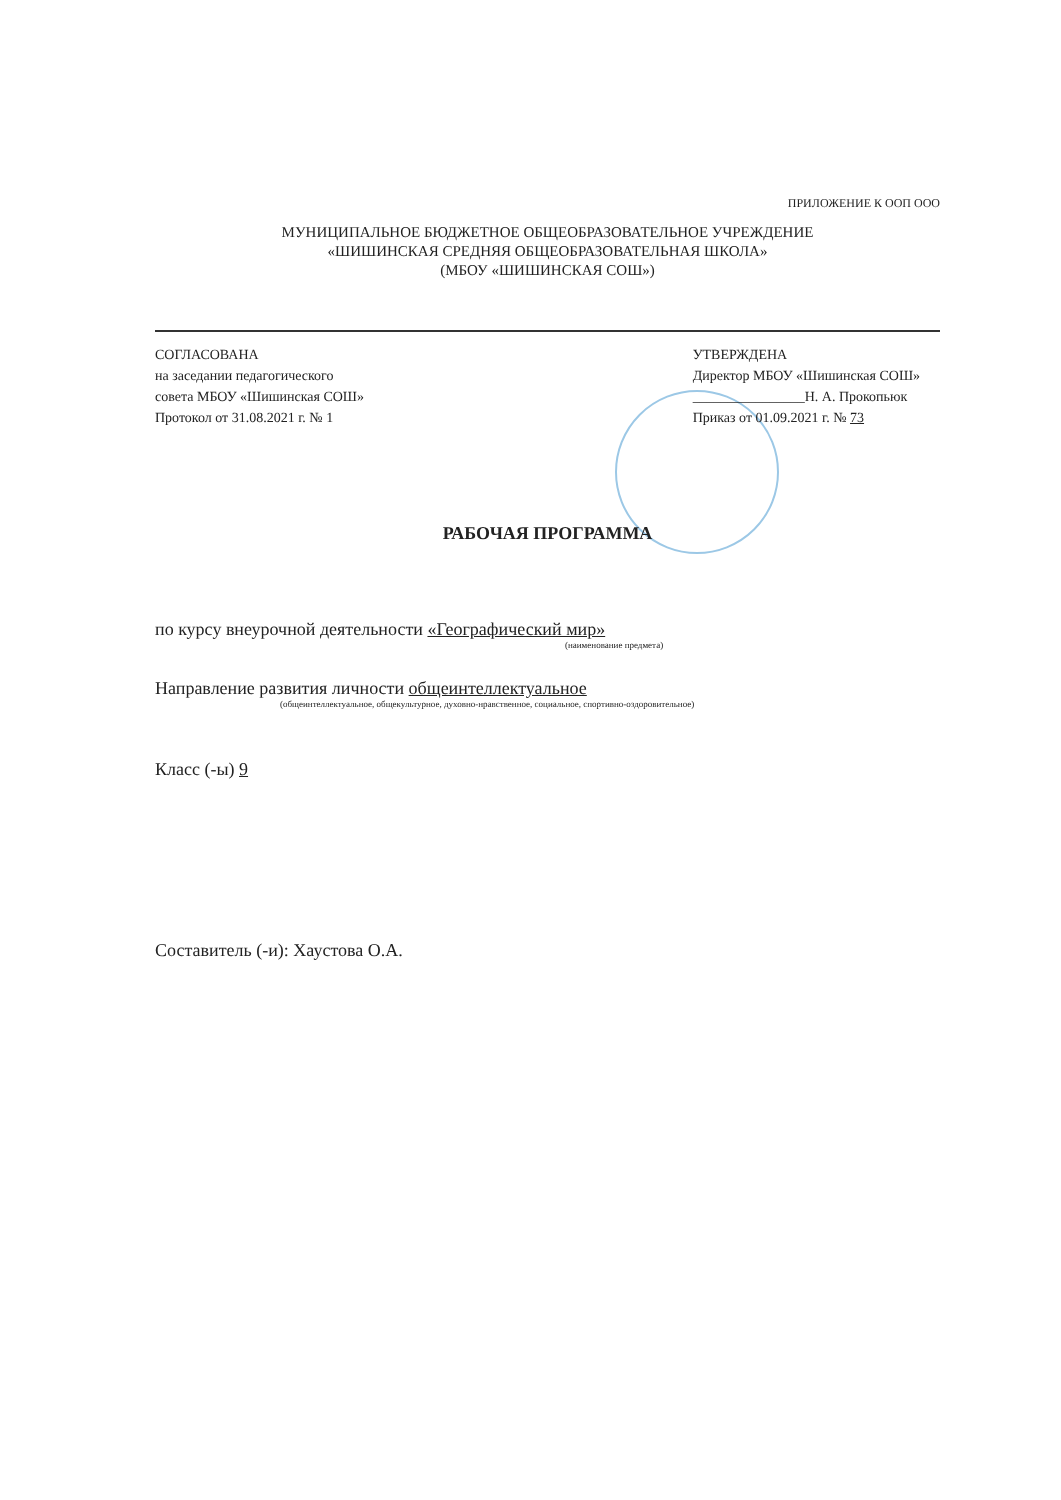ПРИЛОЖЕНИЕ К ООП ООО
МУНИЦИПАЛЬНОЕ БЮДЖЕТНОЕ ОБЩЕОБРАЗОВАТЕЛЬНОЕ УЧРЕЖДЕНИЕ
«ШИШИНСКАЯ СРЕДНЯЯ ОБЩЕОБРАЗОВАТЕЛЬНАЯ ШКОЛА»
(МБОУ «ШИШИНСКАЯ СОШ»)
СОГЛАСОВАНА
на заседании педагогического
совета МБОУ «Шишинская СОШ»
Протокол от 31.08.2021 г. № 1
УТВЕРЖДЕНА
Директор МБОУ «Шишинская СОШ»
________________Н. А. Прокопьюк
Приказ от 01.09.2021 г. № 73
РАБОЧАЯ ПРОГРАММА
по курсу внеурочной деятельности «Географический мир»
(наименование предмета)
Направление развития личности общеинтеллектуальное
(общеинтеллектуальное, общекультурное, духовно-нравственное, социальное, спортивно-оздоровительное)
Класс (-ы) 9
Составитель (-и): Хаустова О.А.